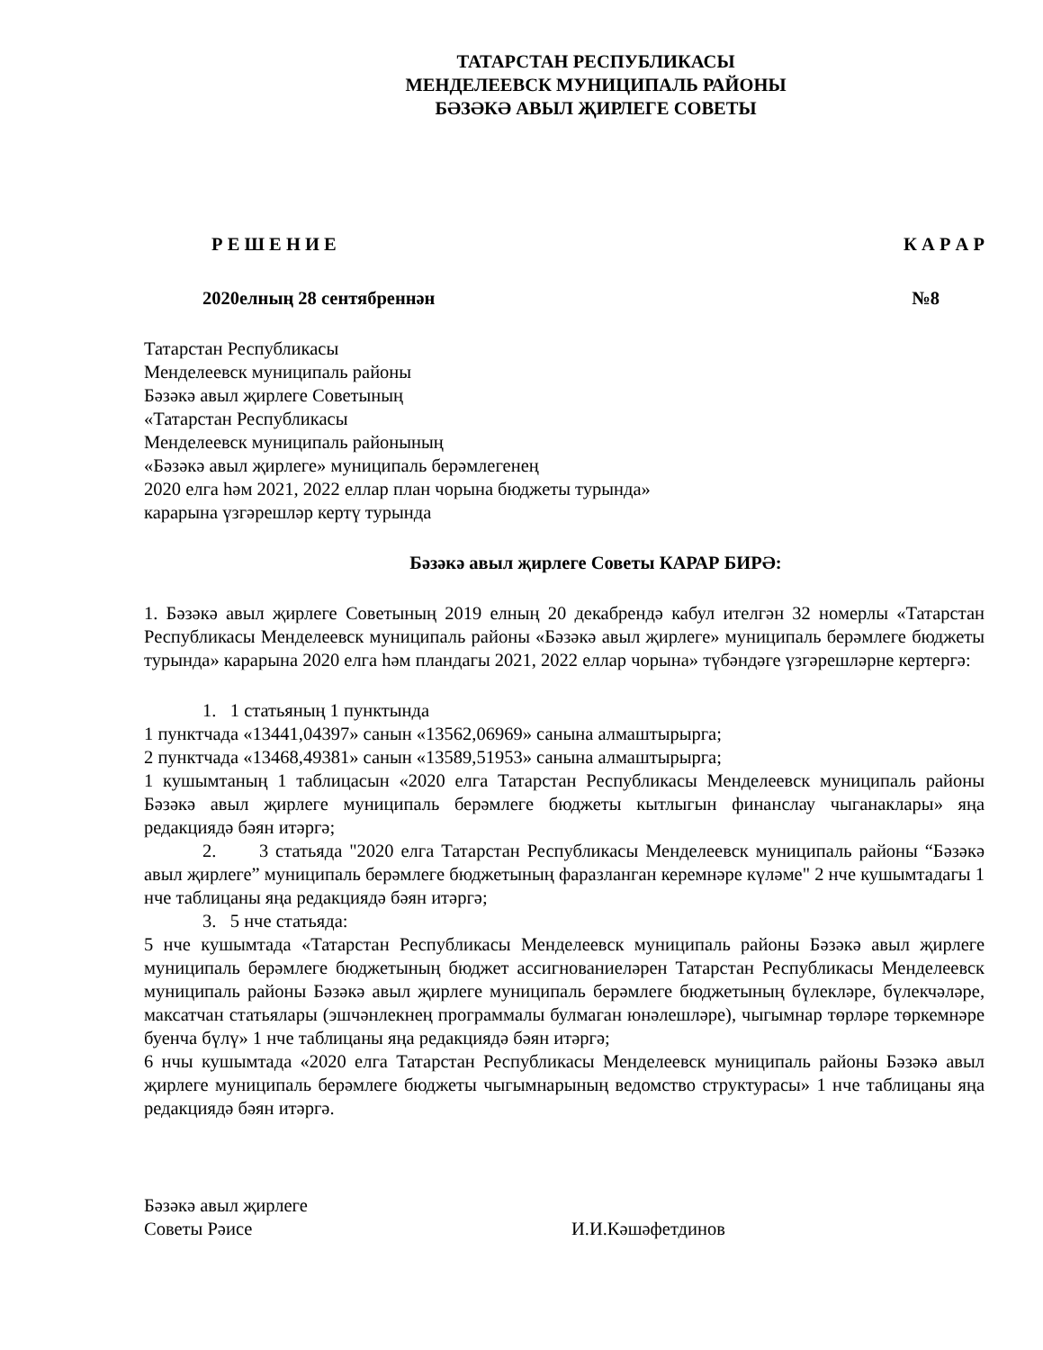ТАТАРСТАН РЕСПУБЛИКАСЫ
МЕНДЕЛЕЕВСК МУНИЦИПАЛЬ РАЙОНЫ
БӘЗӘКӘ АВЫЛ ҖИРЛЕГЕ СОВЕТЫ
Р Е Ш Е Н И Е К А Р А Р
2020елның 28 сентябреннән №8
Татарстан Республикасы
Менделеевск муниципаль районы
Бәзәкә авыл җирлеге Советының
«Татарстан Республикасы
Менделеевск муниципаль районының
«Бәзәкә авыл җирлеге» муниципаль берәмлегенең
2020 елга һәм 2021, 2022 еллар план чорына бюджеты турында»
карарына үзгәрешләр кертү турында
Бәзәкә авыл җирлеге Советы КАРАР БИРӘ:
1. Бәзәкә авыл җирлеге Советының 2019 елның 20 декабрендә кабул ителгән 32 номерлы «Татарстан Республикасы Менделеевск муниципаль районы «Бәзәкә авыл җирлеге» муниципаль берәмлеге бюджеты турында» карарына 2020 елга һәм пландагы 2021, 2022 еллар чорына» түбәндәге үзгәрешләрне кертергә:
1. 1 статьяның 1 пунктында
1 пунктчада «13441,04397» санын «13562,06969» санына алмаштырырга;
2 пунктчада «13468,49381» санын «13589,51953» санына алмаштырырга;
1 кушымтаның 1 таблицасын «2020 елга Татарстан Республикасы Менделеевск муниципаль районы Бәзәкә авыл җирлеге муниципаль берәмлеге бюджеты кытлыгын финанслау чыганаклары» яңа редакциядә бәян итәргә;
2. 3 статьяда "2020 елга Татарстан Республикасы Менделеевск муниципаль районы “Бәзәкә авыл җирлеге” муниципаль берәмлеге бюджетының фаразланган керемнәре күләме" 2 нче кушымтадагы 1 нче таблицаны яңа редакциядә бәян итәргә;
3. 5 нче статьяда:
5 нче кушымтада «Татарстан Республикасы Менделеевск муниципаль районы Бәзәкә авыл җирлеге муниципаль берәмлеге бюджетының бюджет ассигнованиеләрен Татарстан Республикасы Менделеевск муниципаль районы Бәзәкә авыл җирлеге муниципаль берәмлеге бюджетының бүлекләре, бүлекчәләре, максатчан статьялары (эшчәнлекнең программалы булмаган юнәлешләре), чыгымнар төрләре төркемнәре буенча бүлү» 1 нче таблицаны яңа редакциядә бәян итәргә;
6 нчы кушымтада «2020 елга Татарстан Республикасы Менделеевск муниципаль районы Бәзәкә авыл җирлеге муниципаль берәмлеге бюджеты чыгымнарының ведомство структурасы» 1 нче таблицаны яңа редакциядә бәян итәргә.
Бәзәкә авыл җирлеге
Советы Рәисе И.И.Кәшәфетдинов